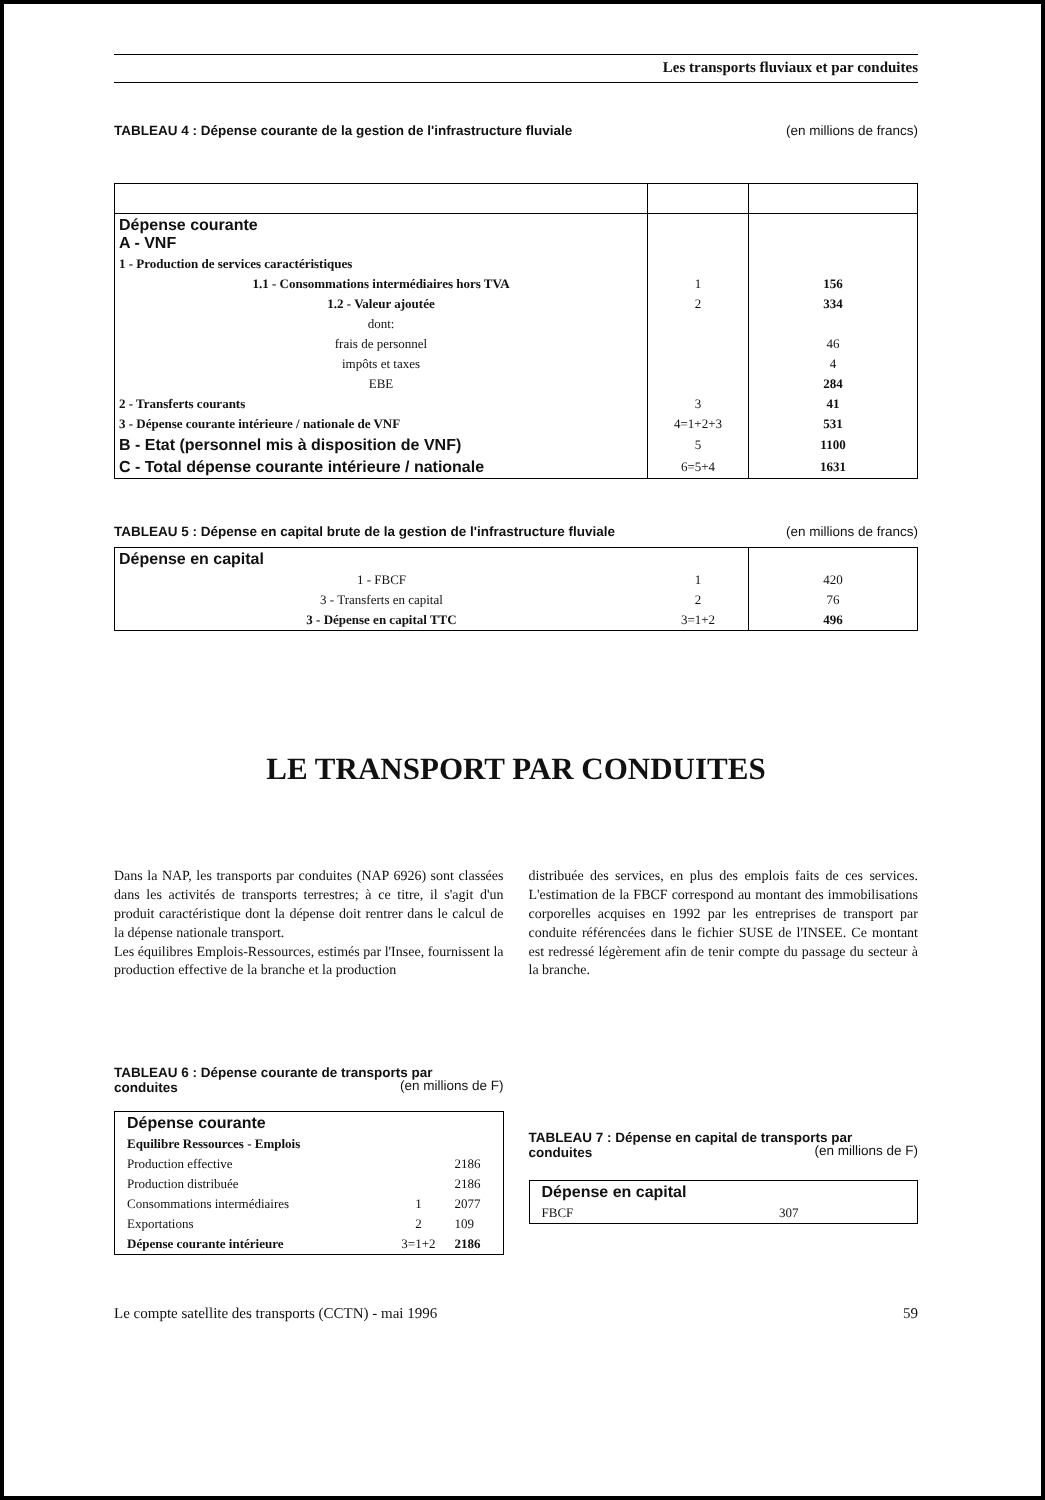Les transports fluviaux et par conduites
TABLEAU 4 : Dépense courante de la gestion de l'infrastructure fluviale (en millions de francs)
| Dépense courante A - VNF | | |
| 1 - Production de services caractéristiques | | |
| 1.1 - Consommations intermédiaires hors TVA | 1 | 156 |
| 1.2 - Valeur ajoutée | 2 | 334 |
| dont: | | |
| frais de personnel | | 46 |
| impôts et taxes | | 4 |
| EBE | | 284 |
| 2 - Transferts courants | 3 | 41 |
| 3 - Dépense courante intérieure / nationale de VNF | 4=1+2+3 | 531 |
| B - Etat (personnel mis à disposition de VNF) | 5 | 1100 |
| C - Total dépense courante intérieure / nationale | 6=5+4 | 1631 |
TABLEAU 5 : Dépense en capital brute de la gestion de l'infrastructure fluviale (en millions de francs)
| Dépense en capital | | |
| 1 - FBCF | 1 | 420 |
| 3 - Transferts en capital | 2 | 76 |
| 3 - Dépense en capital TTC | 3=1+2 | 496 |
LE TRANSPORT PAR CONDUITES
Dans la NAP, les transports par conduites (NAP 6926) sont classées dans les activités de transports terrestres; à ce titre, il s'agit d'un produit caractéristique dont la dépense doit rentrer dans le calcul de la dépense nationale transport.
Les équilibres Emplois-Ressources, estimés par l'Insee, fournissent la production effective de la branche et la production
distribuée des services, en plus des emplois faits de ces services. L'estimation de la FBCF correspond au montant des immobilisations corporelles acquises en 1992 par les entreprises de transport par conduite référencées dans le fichier SUSE de l'INSEE. Ce montant est redressé légèrement afin de tenir compte du passage du secteur à la branche.
TABLEAU 6 : Dépense courante de transports par
conduites
(en millions de F)
| Dépense courante | | |
| Equilibre Ressources - Emplois | | |
| Production effective | | 2186 |
| Production distribuée | | 2186 |
| Consommations intermédiaires | 1 | 2077 |
| Exportations | 2 | 109 |
| Dépense courante intérieure | 3=1+2 | 2186 |
TABLEAU 7 : Dépense en capital de transports par
conduites
(en millions de F)
| Dépense en capital | |
| FBCF | 307 |
Le compte satellite des transports (CCTN) - mai 1996 59